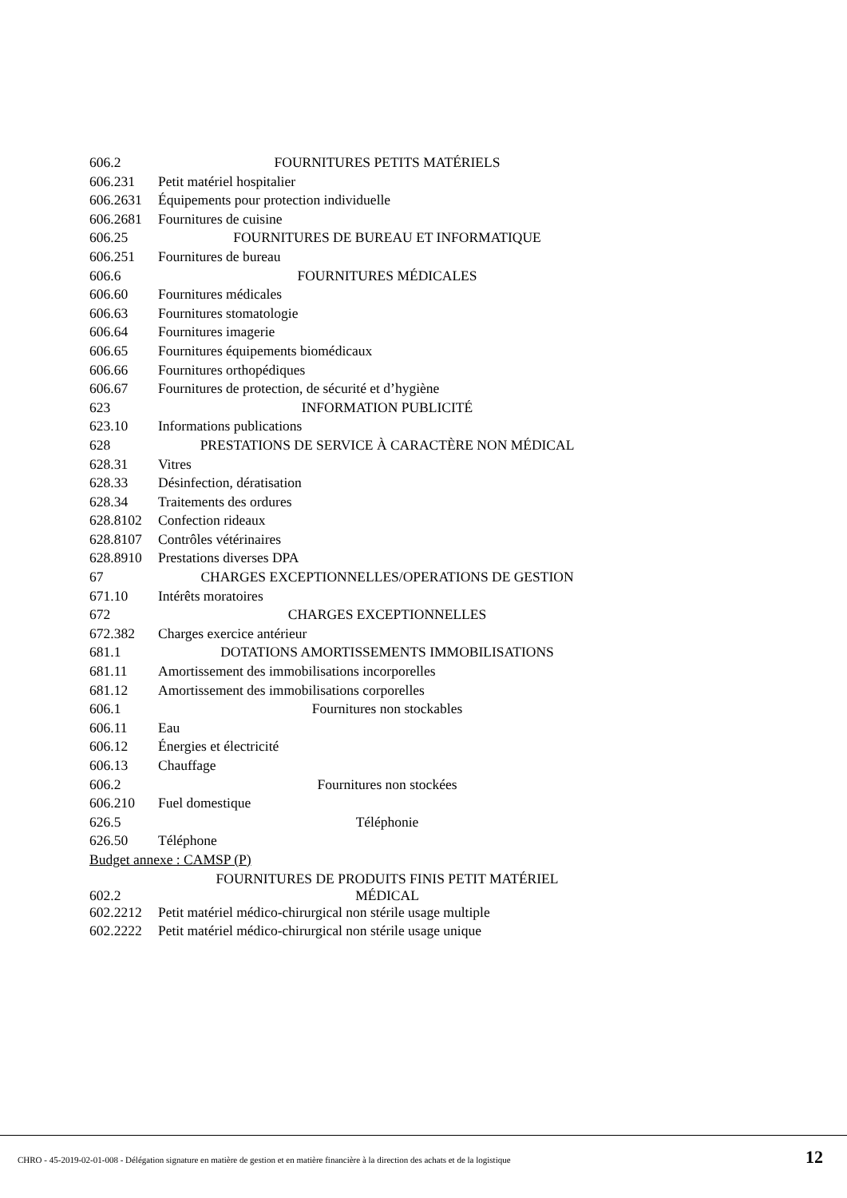| 606.2 | FOURNITURES PETITS MATÉRIELS |
| 606.231 | Petit matériel hospitalier |
| 606.2631 | Équipements pour protection individuelle |
| 606.2681 | Fournitures de cuisine |
| 606.25 | FOURNITURES DE BUREAU ET INFORMATIQUE |
| 606.251 | Fournitures de bureau |
| 606.6 | FOURNITURES MÉDICALES |
| 606.60 | Fournitures médicales |
| 606.63 | Fournitures stomatologie |
| 606.64 | Fournitures imagerie |
| 606.65 | Fournitures équipements biomédicaux |
| 606.66 | Fournitures orthopédiques |
| 606.67 | Fournitures de protection, de sécurité et d’hygiène |
| 623 | INFORMATION PUBLICITÉ |
| 623.10 | Informations publications |
| 628 | PRESTATIONS DE SERVICE À CARACTÈRE NON MÉDICAL |
| 628.31 | Vitres |
| 628.33 | Désinfection, dératisation |
| 628.34 | Traitements des ordures |
| 628.8102 | Confection rideaux |
| 628.8107 | Contrôles vétérinaires |
| 628.8910 | Prestations diverses DPA |
| 67 | CHARGES EXCEPTIONNELLES/OPERATIONS DE GESTION |
| 671.10 | Intérêts moratoires |
| 672 | CHARGES EXCEPTIONNELLES |
| 672.382 | Charges exercice antérieur |
| 681.1 | DOTATIONS AMORTISSEMENTS IMMOBILISATIONS |
| 681.11 | Amortissement des immobilisations incorporelles |
| 681.12 | Amortissement des immobilisations corporelles |
| 606.1 | Fournitures non stockables |
| 606.11 | Eau |
| 606.12 | Énergies et électricité |
| 606.13 | Chauffage |
| 606.2 | Fournitures non stockées |
| 606.210 | Fuel domestique |
| 626.5 | Téléphonie |
| 626.50 | Téléphone |
| Budget annexe : CAMSP (P) | |
| 602.2 | FOURNITURES DE PRODUITS FINIS PETIT MATÉRIEL MÉDICAL |
| 602.2212 | Petit matériel médico-chirurgical non stérile usage multiple |
| 602.2222 | Petit matériel médico-chirurgical non stérile usage unique |
CHRO - 45-2019-02-01-008 - Délégation signature en matière de gestion et en matière financière à la direction des achats et de la logistique
12